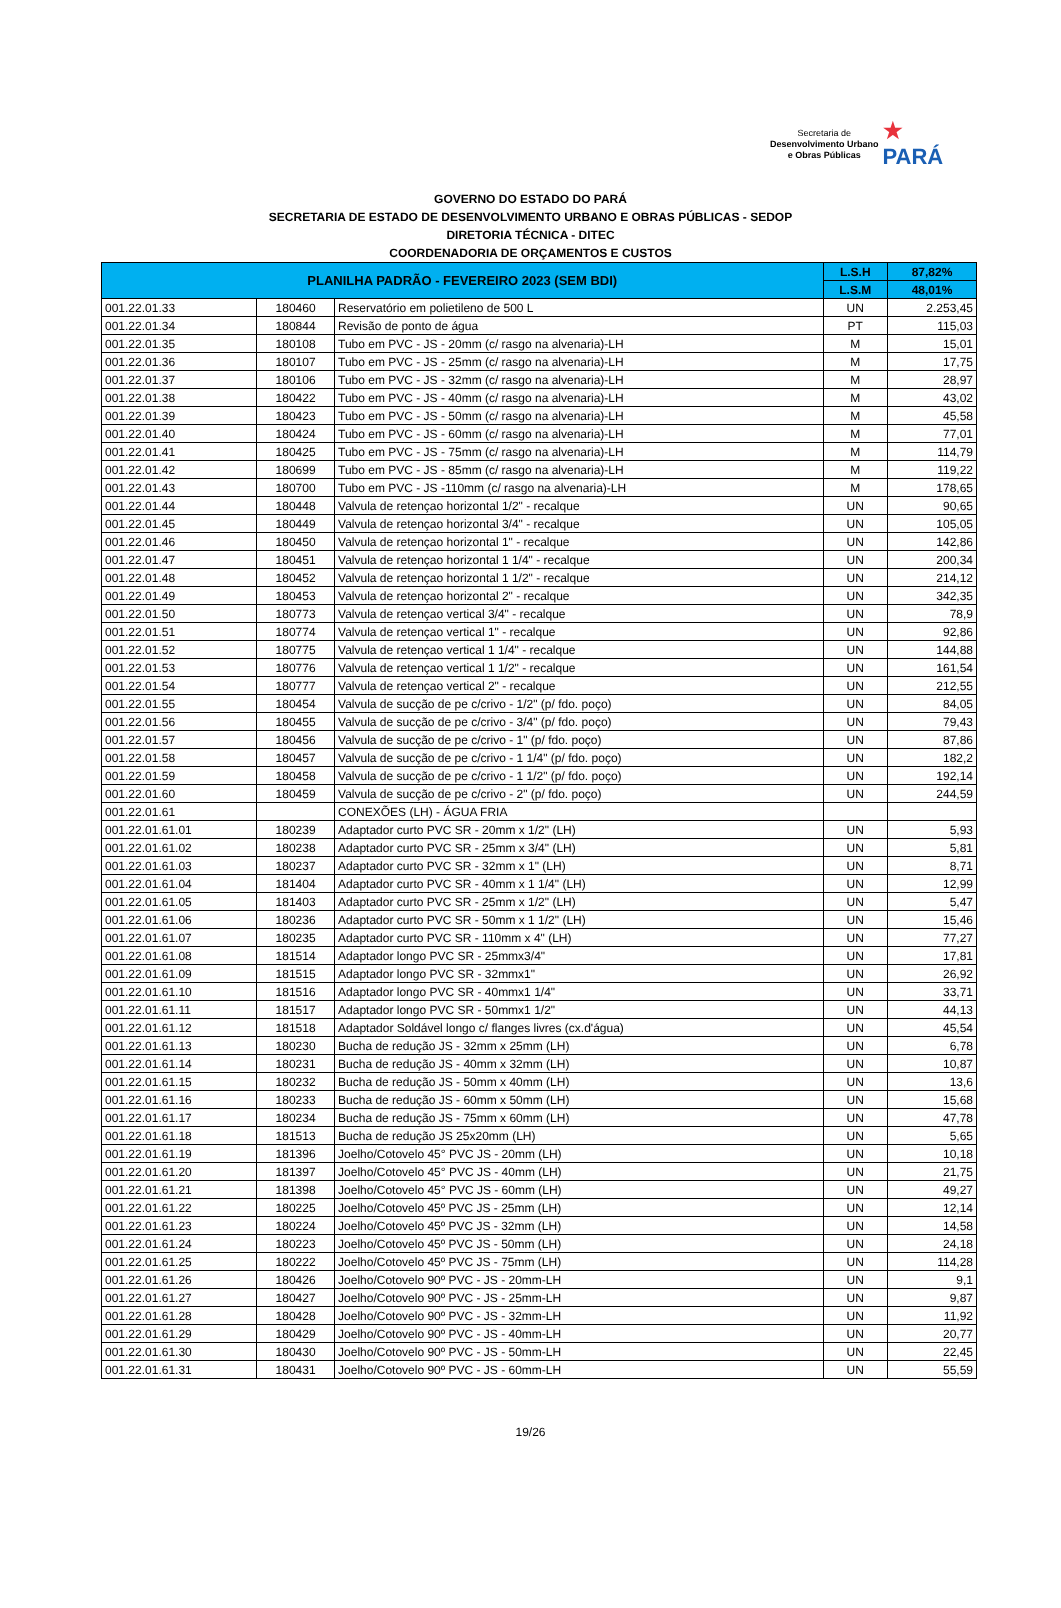Secretaria de
Desenvolvimento Urbano
e Obras Públicas
★
PARÁ
GOVERNO DO ESTADO DO PARÁ
SECRETARIA DE ESTADO DE DESENVOLVIMENTO URBANO E OBRAS PÚBLICAS - SEDOP
DIRETORIA TÉCNICA - DITEC
COORDENADORIA DE ORÇAMENTOS E CUSTOS
| PLANILHA PADRÃO - FEVEREIRO 2023 (SEM BDI) | | | L.S.H | 87,82% |
| --- | --- | --- | --- | --- |
| | | | L.S.M | 48,01% |
| 001.22.01.33 | 180460 | Reservatório em polietileno de 500 L | UN | 2.253,45 |
| 001.22.01.34 | 180844 | Revisão de ponto de água | PT | 115,03 |
| 001.22.01.35 | 180108 | Tubo em PVC - JS - 20mm (c/ rasgo na alvenaria)-LH | M | 15,01 |
| 001.22.01.36 | 180107 | Tubo em PVC - JS - 25mm (c/ rasgo na alvenaria)-LH | M | 17,75 |
| 001.22.01.37 | 180106 | Tubo em PVC - JS - 32mm (c/ rasgo na alvenaria)-LH | M | 28,97 |
| 001.22.01.38 | 180422 | Tubo em PVC - JS - 40mm (c/ rasgo na alvenaria)-LH | M | 43,02 |
| 001.22.01.39 | 180423 | Tubo em PVC - JS - 50mm (c/ rasgo na alvenaria)-LH | M | 45,58 |
| 001.22.01.40 | 180424 | Tubo em PVC - JS - 60mm (c/ rasgo na alvenaria)-LH | M | 77,01 |
| 001.22.01.41 | 180425 | Tubo em PVC - JS - 75mm (c/ rasgo na alvenaria)-LH | M | 114,79 |
| 001.22.01.42 | 180699 | Tubo em PVC - JS - 85mm (c/ rasgo na alvenaria)-LH | M | 119,22 |
| 001.22.01.43 | 180700 | Tubo em PVC - JS -110mm (c/ rasgo na alvenaria)-LH | M | 178,65 |
| 001.22.01.44 | 180448 | Valvula de retençao horizontal 1/2" - recalque | UN | 90,65 |
| 001.22.01.45 | 180449 | Valvula de retençao horizontal 3/4" - recalque | UN | 105,05 |
| 001.22.01.46 | 180450 | Valvula de retençao horizontal 1" - recalque | UN | 142,86 |
| 001.22.01.47 | 180451 | Valvula de retençao horizontal 1 1/4" - recalque | UN | 200,34 |
| 001.22.01.48 | 180452 | Valvula de retençao horizontal 1 1/2" - recalque | UN | 214,12 |
| 001.22.01.49 | 180453 | Valvula de retençao horizontal 2" - recalque | UN | 342,35 |
| 001.22.01.50 | 180773 | Valvula de retençao vertical 3/4" - recalque | UN | 78,9 |
| 001.22.01.51 | 180774 | Valvula de retençao vertical 1" - recalque | UN | 92,86 |
| 001.22.01.52 | 180775 | Valvula de retençao vertical 1 1/4" - recalque | UN | 144,88 |
| 001.22.01.53 | 180776 | Valvula de retençao vertical 1 1/2" - recalque | UN | 161,54 |
| 001.22.01.54 | 180777 | Valvula de retençao vertical 2" - recalque | UN | 212,55 |
| 001.22.01.55 | 180454 | Valvula de sucção de pe c/crivo - 1/2" (p/ fdo. poço) | UN | 84,05 |
| 001.22.01.56 | 180455 | Valvula de sucção de pe c/crivo - 3/4" (p/ fdo. poço) | UN | 79,43 |
| 001.22.01.57 | 180456 | Valvula de sucção de pe c/crivo - 1" (p/ fdo. poço) | UN | 87,86 |
| 001.22.01.58 | 180457 | Valvula de sucção de pe c/crivo - 1 1/4" (p/ fdo. poço) | UN | 182,2 |
| 001.22.01.59 | 180458 | Valvula de sucção de pe c/crivo - 1 1/2" (p/ fdo. poço) | UN | 192,14 |
| 001.22.01.60 | 180459 | Valvula de sucção de pe c/crivo - 2" (p/ fdo. poço) | UN | 244,59 |
| 001.22.01.61 | | CONEXÕES (LH) - ÁGUA FRIA | | |
| 001.22.01.61.01 | 180239 | Adaptador curto PVC SR - 20mm x 1/2" (LH) | UN | 5,93 |
| 001.22.01.61.02 | 180238 | Adaptador curto PVC SR - 25mm x 3/4" (LH) | UN | 5,81 |
| 001.22.01.61.03 | 180237 | Adaptador curto PVC SR - 32mm x 1" (LH) | UN | 8,71 |
| 001.22.01.61.04 | 181404 | Adaptador curto PVC SR - 40mm x 1 1/4" (LH) | UN | 12,99 |
| 001.22.01.61.05 | 181403 | Adaptador curto PVC SR - 25mm x 1/2" (LH) | UN | 5,47 |
| 001.22.01.61.06 | 180236 | Adaptador curto PVC SR - 50mm x 1 1/2" (LH) | UN | 15,46 |
| 001.22.01.61.07 | 180235 | Adaptador curto PVC SR - 110mm x 4" (LH) | UN | 77,27 |
| 001.22.01.61.08 | 181514 | Adaptador longo PVC SR - 25mmx3/4" | UN | 17,81 |
| 001.22.01.61.09 | 181515 | Adaptador longo PVC SR - 32mmx1" | UN | 26,92 |
| 001.22.01.61.10 | 181516 | Adaptador longo PVC SR - 40mmx1 1/4" | UN | 33,71 |
| 001.22.01.61.11 | 181517 | Adaptador longo PVC SR - 50mmx1 1/2" | UN | 44,13 |
| 001.22.01.61.12 | 181518 | Adaptador Soldável longo c/ flanges livres (cx.d'água) | UN | 45,54 |
| 001.22.01.61.13 | 180230 | Bucha de redução JS - 32mm x 25mm (LH) | UN | 6,78 |
| 001.22.01.61.14 | 180231 | Bucha de redução JS - 40mm x 32mm (LH) | UN | 10,87 |
| 001.22.01.61.15 | 180232 | Bucha de redução JS - 50mm x 40mm (LH) | UN | 13,6 |
| 001.22.01.61.16 | 180233 | Bucha de redução JS - 60mm x 50mm (LH) | UN | 15,68 |
| 001.22.01.61.17 | 180234 | Bucha de redução JS - 75mm x 60mm (LH) | UN | 47,78 |
| 001.22.01.61.18 | 181513 | Bucha de redução JS 25x20mm (LH) | UN | 5,65 |
| 001.22.01.61.19 | 181396 | Joelho/Cotovelo 45° PVC JS - 20mm (LH) | UN | 10,18 |
| 001.22.01.61.20 | 181397 | Joelho/Cotovelo 45° PVC JS - 40mm (LH) | UN | 21,75 |
| 001.22.01.61.21 | 181398 | Joelho/Cotovelo 45° PVC JS - 60mm (LH) | UN | 49,27 |
| 001.22.01.61.22 | 180225 | Joelho/Cotovelo 45º PVC JS - 25mm (LH) | UN | 12,14 |
| 001.22.01.61.23 | 180224 | Joelho/Cotovelo 45º PVC JS - 32mm (LH) | UN | 14,58 |
| 001.22.01.61.24 | 180223 | Joelho/Cotovelo 45º PVC JS - 50mm (LH) | UN | 24,18 |
| 001.22.01.61.25 | 180222 | Joelho/Cotovelo 45º PVC JS - 75mm (LH) | UN | 114,28 |
| 001.22.01.61.26 | 180426 | Joelho/Cotovelo 90º PVC - JS - 20mm-LH | UN | 9,1 |
| 001.22.01.61.27 | 180427 | Joelho/Cotovelo 90º PVC - JS - 25mm-LH | UN | 9,87 |
| 001.22.01.61.28 | 180428 | Joelho/Cotovelo 90º PVC - JS - 32mm-LH | UN | 11,92 |
| 001.22.01.61.29 | 180429 | Joelho/Cotovelo 90º PVC - JS - 40mm-LH | UN | 20,77 |
| 001.22.01.61.30 | 180430 | Joelho/Cotovelo 90º PVC - JS - 50mm-LH | UN | 22,45 |
| 001.22.01.61.31 | 180431 | Joelho/Cotovelo 90º PVC - JS - 60mm-LH | UN | 55,59 |
19/26